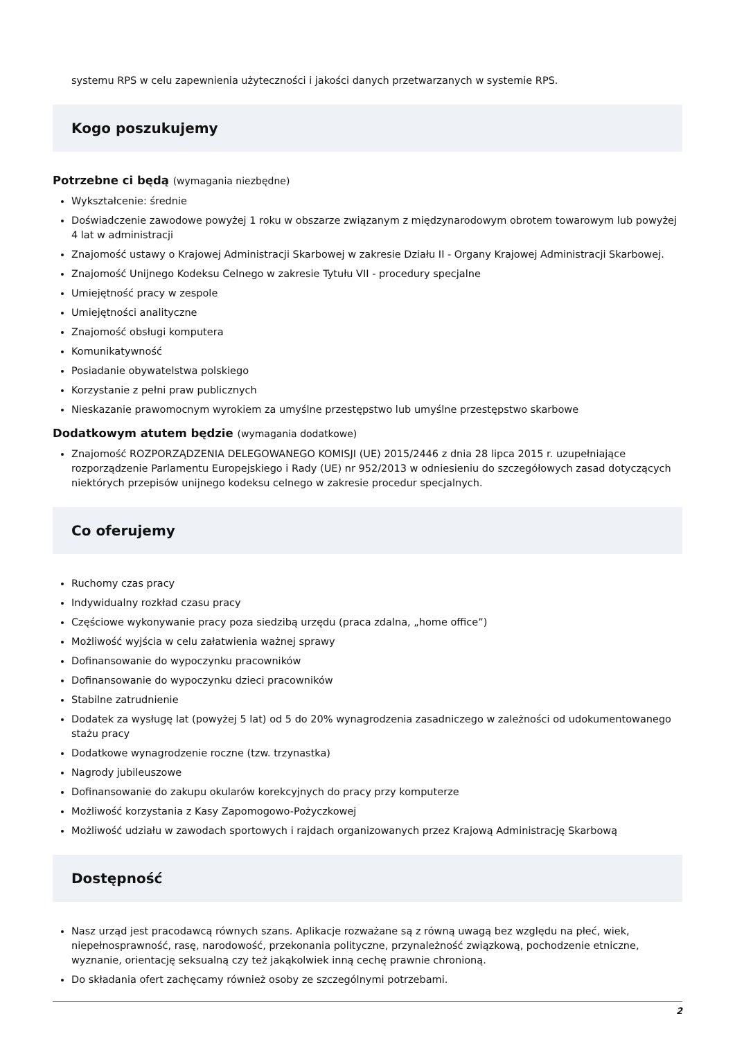systemu RPS w celu zapewnienia użyteczności i jakości danych przetwarzanych w systemie RPS.
Kogo poszukujemy
Potrzebne ci będą (wymagania niezbędne)
Wykształcenie: średnie
Doświadczenie zawodowe powyżej 1 roku w obszarze związanym z międzynarodowym obrotem towarowym lub powyżej 4 lat w administracji
Znajomość ustawy o Krajowej Administracji Skarbowej w zakresie Działu II - Organy Krajowej Administracji Skarbowej.
Znajomość Unijnego Kodeksu Celnego w zakresie Tytułu VII - procedury specjalne
Umiejętność pracy w zespole
Umiejętności analityczne
Znajomość obsługi komputera
Komunikatywność
Posiadanie obywatelstwa polskiego
Korzystanie z pełni praw publicznych
Nieskazanie prawomocnym wyrokiem za umyślne przestępstwo lub umyślne przestępstwo skarbowe
Dodatkowym atutem będzie (wymagania dodatkowe)
Znajomość ROZPORZĄDZENIA DELEGOWANEGO KOMISJI (UE) 2015/2446 z dnia 28 lipca 2015 r. uzupełniające rozporządzenie Parlamentu Europejskiego i Rady (UE) nr 952/2013 w odniesieniu do szczegółowych zasad dotyczących niektórych przepisów unijnego kodeksu celnego w zakresie procedur specjalnych.
Co oferujemy
Ruchomy czas pracy
Indywidualny rozkład czasu pracy
Częściowe wykonywanie pracy poza siedzibą urzędu (praca zdalna, „home office”)
Możliwość wyjścia w celu załatwienia ważnej sprawy
Dofinansowanie do wypoczynku pracowników
Dofinansowanie do wypoczynku dzieci pracowników
Stabilne zatrudnienie
Dodatek za wysługę lat (powyżej 5 lat) od 5 do 20% wynagrodzenia zasadniczego w zależności od udokumentowanego stażu pracy
Dodatkowe wynagrodzenie roczne (tzw. trzynastka)
Nagrody jubileuszowe
Dofinansowanie do zakupu okularów korekcyjnych do pracy przy komputerze
Możliwość korzystania z Kasy Zapomogowo-Pożyczkowej
Możliwość udziału w zawodach sportowych i rajdach organizowanych przez Krajową Administrację Skarbową
Dostępność
Nasz urząd jest pracodawcą równych szans. Aplikacje rozważane są z równą uwagą bez względu na płeć, wiek, niepełnosprawność, rasę, narodowość, przekonania polityczne, przynależność związkową, pochodzenie etniczne, wyznanie, orientację seksualną czy też jakąkolwiek inną cechę prawnie chronioną.
Do składania ofert zachęcamy również osoby ze szczególnymi potrzebami.
2